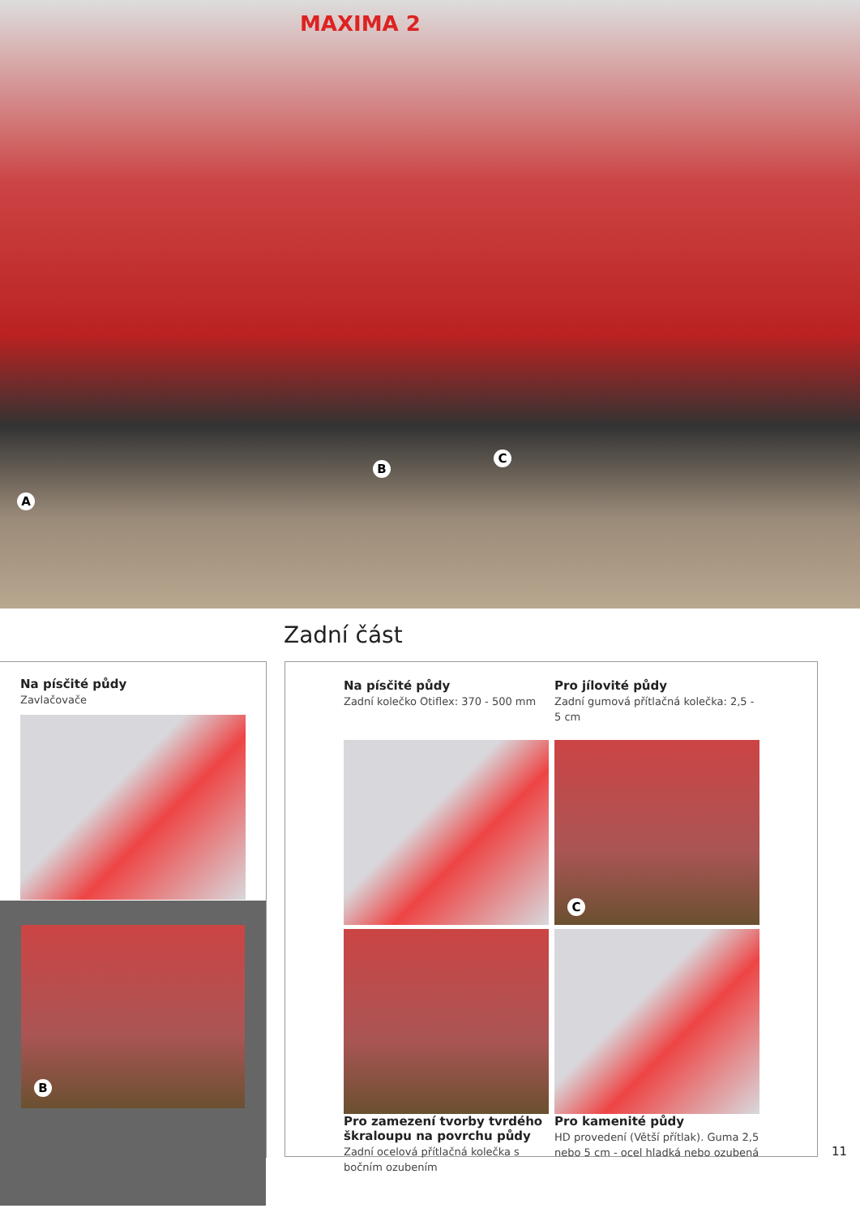MAXIMA 2
A
B
C
Zadní část
Na písčité půdy
Zavlačovače
B
Na písčité půdy
Zadní kolečko Otiflex: 370 - 500 mm
Pro jílovité půdy
Zadní gumová přítlačná kolečka: 2,5 - 5 cm
C
Pro zamezení tvorby tvrdého škraloupu na povrchu půdy
Zadní ocelová přítlačná kolečka s bočním ozubením
Pro kamenité půdy
HD provedení (Větší přítlak). Guma 2,5 nebo 5 cm - ocel hladká nebo ozubená
11